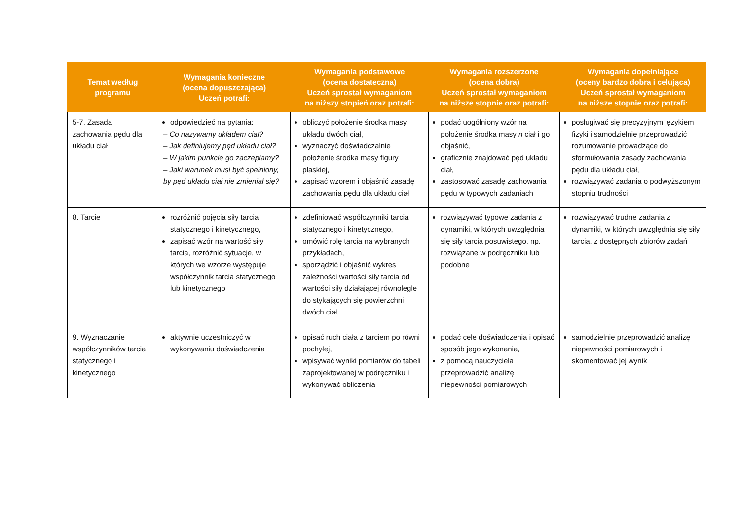| Temat według programu | Wymagania konieczne (ocena dopuszczająca) Uczeń potrafi: | Wymagania podstawowe (ocena dostateczna) Uczeń sprostał wymaganiom na niższy stopień oraz potrafi: | Wymagania rozszerzone (ocena dobra) Uczeń sprostał wymaganiom na niższe stopnie oraz potrafi: | Wymagania dopełniające (oceny bardzo dobra i celująca) Uczeń sprostał wymaganiom na niższe stopnie oraz potrafi: |
| --- | --- | --- | --- | --- |
| 5-7. Zasada zachowania pędu dla układu ciał | odpowiedzieć na pytania: – Co nazywamy układem ciał? – Jak definiujemy pęd układu ciał? – W jakim punkcie go zaczepiamy? – Jaki warunek musi być spełniony, by pęd układu ciał nie zmieniał się? | obliczyć położenie środka masy układu dwóch ciał, wyznaczyć doświadczalnie położenie środka masy figury płaskiej, zapisać wzorem i objaśnić zasadę zachowania pędu dla układu ciał | podać uogólniony wzór na położenie środka masy n ciał i go objaśnić, graficznie znajdować pęd układu ciał, zastosować zasadę zachowania pędu w typowych zadaniach | posługiwać się precyzyjnym językiem fizyki i samodzielnie przeprowadzić rozumowanie prowadzące do sformułowania zasady zachowania pędu dla układu ciał, rozwiązywać zadania o podwyższonym stopniu trudności |
| 8. Tarcie | rozróżnić pojęcia siły tarcia statycznego i kinetycznego, zapisać wzór na wartość siły tarcia, rozróżnić sytuacje, w których we wzorze występuje współczynnik tarcia statycznego lub kinetycznego | zdefiniować współczynniki tarcia statycznego i kinetycznego, omówić rolę tarcia na wybranych przykładach, sporządzić i objaśnić wykres zależności wartości siły tarcia od wartości siły działającej równolegle do stykających się powierzchni dwóch ciał | rozwiązywać typowe zadania z dynamiki, w których uwzględnia się siły tarcia posuwistego, np. rozwiązane w podręczniku lub podobne | rozwiązywać trudne zadania z dynamiki, w których uwzględnia się siły tarcia, z dostępnych zbiorów zadań |
| 9. Wyznaczanie współczynników tarcia statycznego i kinetycznego | aktywnie uczestniczyć w wykonywaniu doświadczenia | opisać ruch ciała z tarciem po równi pochyłej, wpisywać wyniki pomiarów do tabeli zaprojektowanej w podręczniku i wykonywać obliczenia | podać cele doświadczenia i opisać sposób jego wykonania, z pomocą nauczyciela przeprowadzić analizę niepewności pomiarowych | samodzielnie przeprowadzić analizę niepewności pomiarowych i skomentować jej wynik |